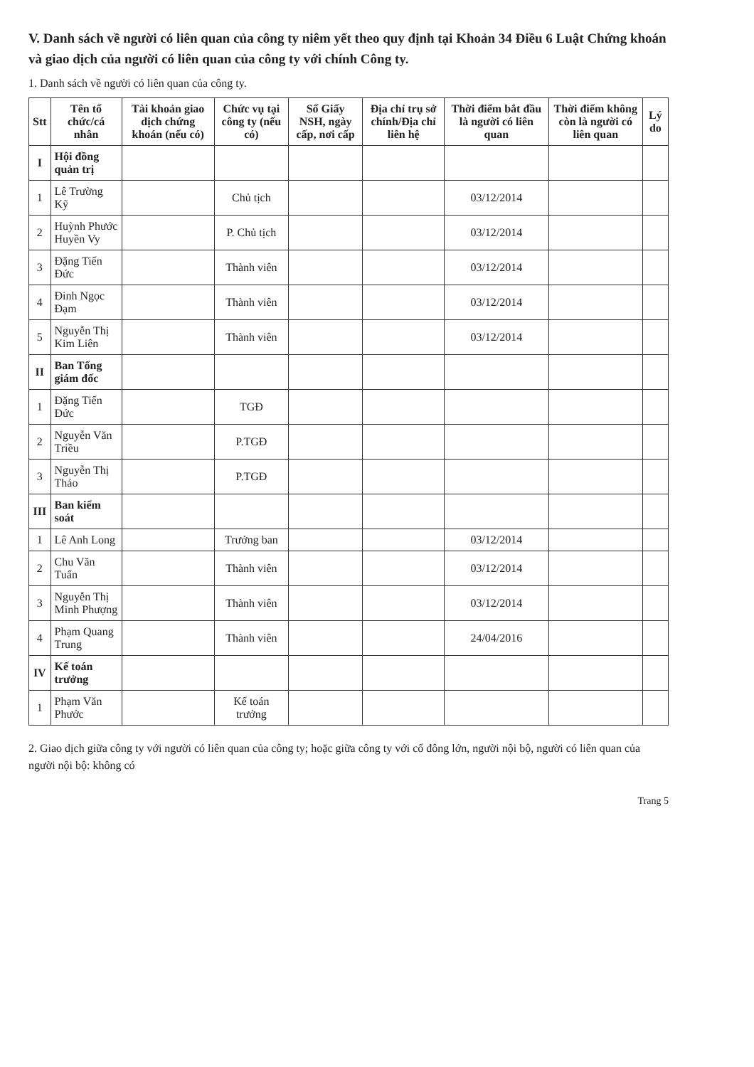V. Danh sách về người có liên quan của công ty niêm yết theo quy định tại Khoản 34 Điều 6 Luật Chứng khoán và giao dịch của người có liên quan của công ty với chính Công ty.
1. Danh sách về người có liên quan của công ty.
| Stt | Tên tổ chức/cá nhân | Tài khoản giao dịch chứng khoán (nếu có) | Chức vụ tại công ty (nếu có) | Số Giấy NSH, ngày cấp, nơi cấp | Địa chỉ trụ sở chính/Địa chỉ liên hệ | Thời điểm bắt đầu là người có liên quan | Thời điểm không còn là người có liên quan | Lý do |
| --- | --- | --- | --- | --- | --- | --- | --- | --- |
| I | Hội đồng quản trị | | | | | | | |
| 1 | Lê Trường Kỹ | | Chủ tịch | | | 03/12/2014 | | |
| 2 | Huỳnh Phước Huyền Vy | | P. Chủ tịch | | | 03/12/2014 | | |
| 3 | Đặng Tiến Đức | | Thành viên | | | 03/12/2014 | | |
| 4 | Đinh Ngọc Đạm | | Thành viên | | | 03/12/2014 | | |
| 5 | Nguyễn Thị Kim Liên | | Thành viên | | | 03/12/2014 | | |
| II | Ban Tổng giám đốc | | | | | | | |
| 1 | Đặng Tiến Đức | | TGĐ | | | | | |
| 2 | Nguyễn Văn Triều | | P.TGĐ | | | | | |
| 3 | Nguyễn Thị Thảo | | P.TGĐ | | | | | |
| III | Ban kiểm soát | | | | | | | |
| 1 | Lê Anh Long | | Trưởng ban | | | 03/12/2014 | | |
| 2 | Chu Văn Tuấn | | Thành viên | | | 03/12/2014 | | |
| 3 | Nguyễn Thị Minh Phượng | | Thành viên | | | 03/12/2014 | | |
| 4 | Phạm Quang Trung | | Thành viên | | | 24/04/2016 | | |
| IV | Kế toán trưởng | | | | | | | |
| 1 | Phạm Văn Phước | | Kế toán trưởng | | | | | |
2. Giao dịch giữa công ty với người có liên quan của công ty; hoặc giữa công ty với cổ đông lớn, người nội bộ, người có liên quan của người nội bộ: không có
Trang 5